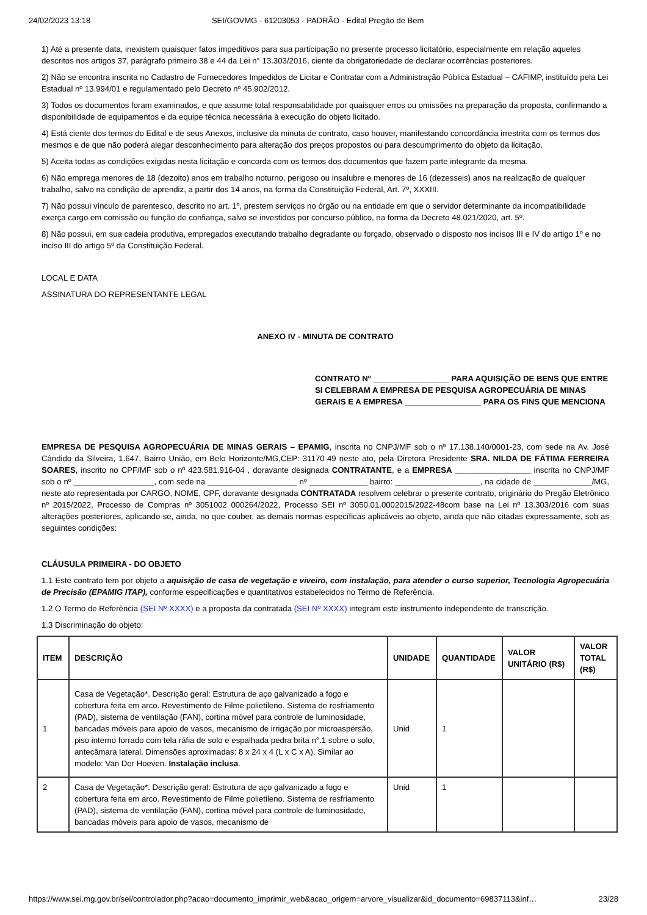24/02/2023 13:18 SEI/GOVMG - 61203053 - PADRÃO - Edital Pregão de Bem
1) Até a presente data, inexistem quaisquer fatos impeditivos para sua participação no presente processo licitatório, especialmente em relação aqueles descritos nos artigos 37, parágrafo primeiro 38 e 44 da Lei n° 13.303/2016, ciente da obrigatoriedade de declarar ocorrências posteriores.
2) Não se encontra inscrita no Cadastro de Fornecedores Impedidos de Licitar e Contratar com a Administração Pública Estadual – CAFIMP, instituído pela Lei Estadual nº 13.994/01 e regulamentado pelo Decreto nº 45.902/2012.
3) Todos os documentos foram examinados, e que assume total responsabilidade por quaisquer erros ou omissões na preparação da proposta, confirmando a disponibilidade de equipamentos e da equipe técnica necessária à execução do objeto licitado.
4) Está ciente dos termos do Edital e de seus Anexos, inclusive da minuta de contrato, caso houver, manifestando concordância irrestrita com os termos dos mesmos e de que não poderá alegar desconhecimento para alteração dos preços propostos ou para descumprimento do objeto da licitação.
5) Aceita todas as condições exigidas nesta licitação e concorda com os termos dos documentos que fazem parte integrante da mesma.
6) Não emprega menores de 18 (dezoito) anos em trabalho noturno, perigoso ou insalubre e menores de 16 (dezesseis) anos na realização de qualquer trabalho, salvo na condição de aprendiz, a partir dos 14 anos, na forma da Constituição Federal, Art. 7º, XXXIII.
7) Não possui vínculo de parentesco, descrito no art. 1º, prestem serviços no órgão ou na entidade em que o servidor determinante da incompatibilidade exerça cargo em comissão ou função de confiança, salvo se investidos por concurso público, na forma da Decreto 48.021/2020, art. 5º.
8) Não possui, em sua cadeia produtiva, empregados executando trabalho degradante ou forçado, observado o disposto nos incisos III e IV do artigo 1º e no inciso III do artigo 5º da Constituição Federal.
LOCAL E DATA
ASSINATURA DO REPRESENTANTE LEGAL
ANEXO IV - MINUTA DE CONTRATO
CONTRATO Nº _________________ PARA AQUISIÇÃO DE BENS QUE ENTRE SI CELEBRAM A EMPRESA DE PESQUISA AGROPECUÁRIA DE MINAS GERAIS E A EMPRESA _________________ PARA OS FINS QUE MENCIONA
EMPRESA DE PESQUISA AGROPECUÁRIA DE MINAS GERAIS – EPAMIG, inscrita no CNPJ/MF sob o nº 17.138.140/0001-23, com sede na Av. José Cândido da Silveira, 1.647, Bairro União, em Belo Horizonte/MG,CEP: 31170-49 neste ato, pela Diretora Presidente SRA. NILDA DE FÁTIMA FERREIRA SOARES, inscrito no CPF/MF sob o nº 423.581.916-04 , doravante designada CONTRATANTE, e a EMPRESA _________________ inscrita no CNPJ/MF sob o nº __________________, com sede na ____________________ nº _____________ bairro: ___________________, na cidade de _____________/MG, neste ato representada por CARGO, NOME, CPF, doravante designada CONTRATADA resolvem celebrar o presente contrato, originário do Pregão Eletrônico nº 2015/2022, Processo de Compras nº 3051002 000264/2022, Processo SEI nº 3050.01.0002015/2022-48com base na Lei nº 13.303/2016 com suas alterações posteriores, aplicando-se, ainda, no que couber, as demais normas específicas aplicáveis ao objeto, ainda que não citadas expressamente, sob as seguintes condições:
CLÁUSULA PRIMEIRA - DO OBJETO
1.1 Este contrato tem por objeto a aquisição de casa de vegetação e viveiro, com instalação, para atender o curso superior, Tecnologia Agropecuária de Precisão (EPAMIG ITAP), conforme especificações e quantitativos estabelecidos no Termo de Referência.
1.2 O Termo de Referência (SEI Nº XXXX) e a proposta da contratada (SEI Nº XXXX) integram este instrumento independente de transcrição.
1.3 Discriminação do objeto:
| ITEM | DESCRIÇÃO | UNIDADE | QUANTIDADE | VALOR UNITÁRIO (R$) | VALOR TOTAL (R$) |
| --- | --- | --- | --- | --- | --- |
| 1 | Casa de Vegetação*. Descrição geral: Estrutura de aço galvanizado a fogo e cobertura feita em arco. Revestimento de Filme polietileno. Sistema de resfriamento (PAD), sistema de ventilação (FAN), cortina móvel para controle de luminosidade, bancadas móveis para apoio de vasos, mecanismo de irrigação por microaspersão, piso interno forrado com tela ráfia de solo e espalhada pedra brita n°.1 sobre o solo, antecâmara lateral. Dimensões aproximadas: 8 x 24 x 4 (L x C x A). Similar ao modelo: Van Der Hoeven. Instalação inclusa . | Unid | 1 | | |
| 2 | Casa de Vegetação*. Descrição geral: Estrutura de aço galvanizado a fogo e cobertura feita em arco. Revestimento de Filme polietileno. Sistema de resfriamento (PAD), sistema de ventilação (FAN), cortina móvel para controle de luminosidade, bancadas móveis para apoio de vasos, mecanismo de | Unid | 1 | | |
https://www.sei.mg.gov.br/sei/controlador.php?acao=documento_imprimir_web&acao_origem=arvore_visualizar&id_documento=69837113&inf… 23/28